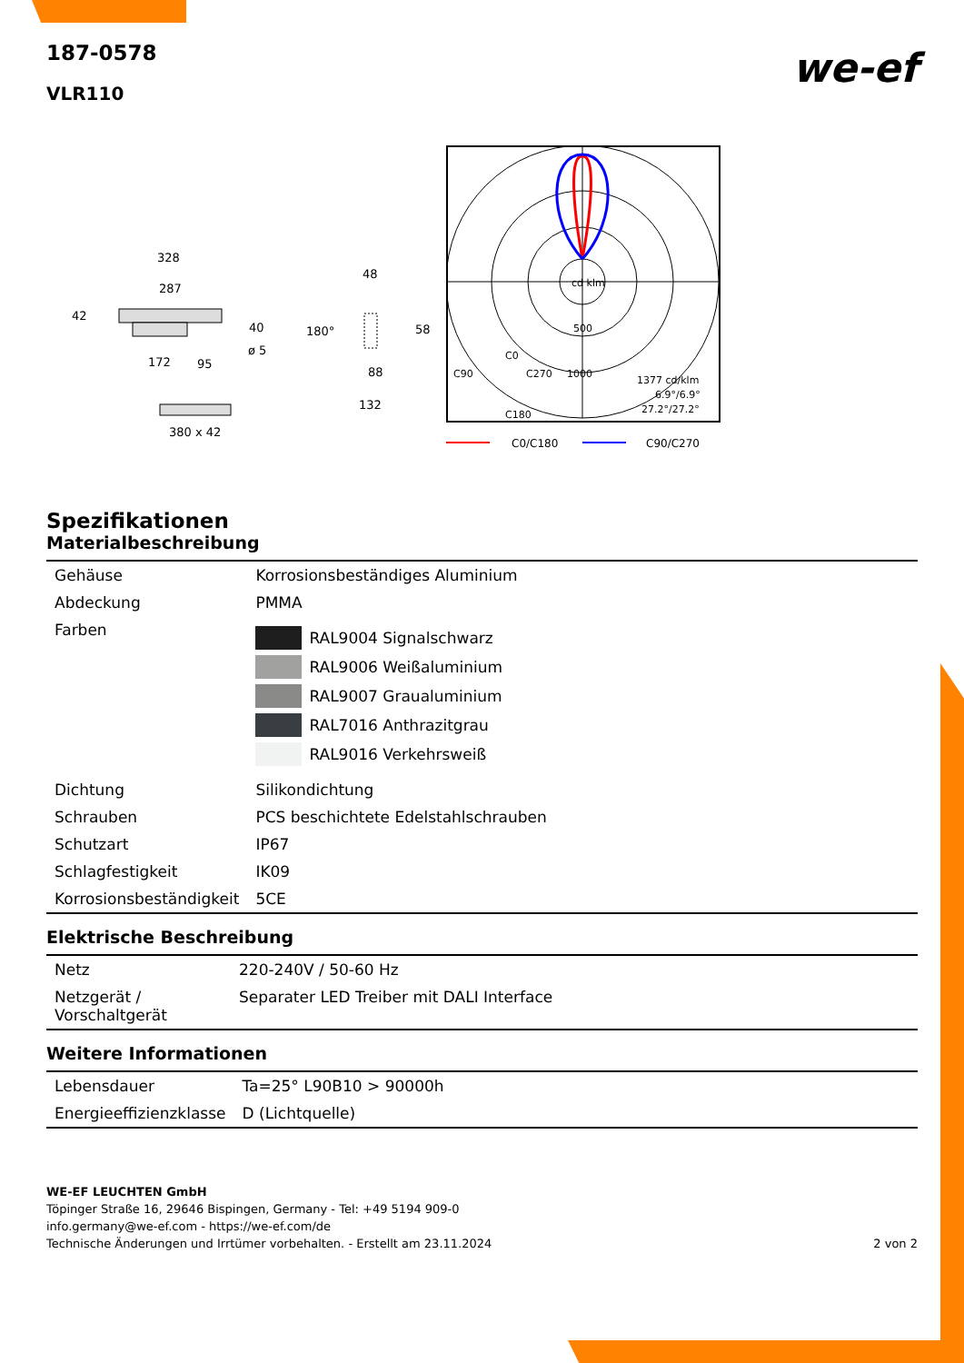187-0578
VLR110
we-ef
328
287
42
40
ø 5
172
95
380 x 42
48
180°
58
88
132
cd klm
500
1000
C90
C0
C270
C180
1377 cd/klm
6.9°/6.9°
27.2°/27.2°
C0/C180
C90/C270
Spezifikationen
Materialbeschreibung
| Gehäuse | Korrosionsbeständiges Aluminium |
| Abdeckung | PMMA |
| Farben | RAL9004 Signalschwarz RAL9006 Weißaluminium RAL9007 Graualuminium RAL7016 Anthrazitgrau RAL9016 Verkehrsweiß |
| Dichtung | Silikondichtung |
| Schrauben | PCS beschichtete Edelstahlschrauben |
| Schutzart | IP67 |
| Schlagfestigkeit | IK09 |
| Korrosionsbeständigkeit | 5CE |
Elektrische Beschreibung
| Netz | 220-240V / 50-60 Hz |
| Netzgerät / Vorschaltgerät | Separater LED Treiber mit DALI Interface |
Weitere Informationen
| Lebensdauer | Ta=25° L90B10 > 90000h |
| Energieeffizienzklasse | D (Lichtquelle) |
WE-EF LEUCHTEN GmbH
Töpinger Straße 16, 29646 Bispingen, Germany - Tel: +49 5194 909-0
info.germany@we-ef.com - https://we-ef.com/de
Technische Änderungen und Irrtümer vorbehalten. - Erstellt am 23.11.2024 2 von 2